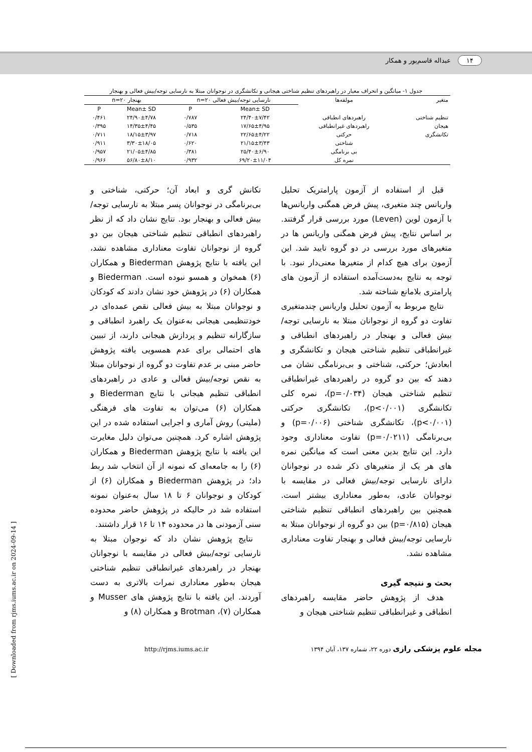۱۴ عبداله قاسم‌پور و همکار
جدول ۱- میانگین و انحراف معیار در راهبردهای تنظیم شناختی هیجانی و تکانشگری در نوجوانان مبتلا به نارسایی توجه/بیش فعالی و بهنجار
| متغیر | مولفه‌ها | نارسایی توجه/بیش فعالی n=۲۰ | | بهنجار n=۲۰ | |
| --- | --- | --- | --- | --- | --- |
| | | Mean± SD | P | Mean± SD | P |
| تنظیم شناختی | راهبردهای انطباقی | ۲۴/۴۰±۷/۴۲ | ۰/۷۸۷ | ۲۴/۹۰±۴/۷۸ | ۰/۴۶۱ |
| هیجان | راهبردهای غیرانطباقی | ۱۷/۶۵±۴/۹۵ | ۰/۵۳۵ | ۱۴/۳۵±۴/۴۵ | ۰/۳۹۵ |
| تکانشگری | حرکتی | ۲۲/۶۵±۴/۲۲ | ۰/۷۱۸ | ۱۸/۱۵±۳/۹۷ | ۰/۷۱۱ |
| | شناختی | ۲۱/۱۵±۳/۴۳ | ۰/۶۲۰ | ۳/۳۰±۱۸/۰۵ | ۰/۹۱۱ |
| | بی برنامگی | ۲۵/۴۰±۶/۹۰ | ۰/۳۸۱ | ۲۱/۰۵±۴/۸۵ | ۰/۹۵۷ |
| | نمره کل | ۶۹/۲۰±۱۱/۰۴ | ۰/۹۳۲ | ۵۶/۸۰±۸/۱۰ | ۰/۹۶۶ |
قبل از استفاده از آزمون پارامتریک تحلیل واریانس چند متغیری، پیش فرض همگنی واریانس‌ها با آزمون لوین (Leven) مورد بررسی قرار گرفتند. بر اساس نتایج، پیش فرض همگنی واریانس ها در متغیرهای مورد بررسی در دو گروه تایید شد. این آزمون برای هیچ کدام از متغیرها معنی‌دار نبود. با توجه به نتایج به‌دست‌آمده استفاده از آزمون های پارامتری بلامانع شناخته شد.
نتایج مربوط به آزمون تحلیل واریانس چندمتغیری تفاوت دو گروه از نوجوانان مبتلا به نارسایی توجه/بیش فعالی و بهنجار در راهبردهای انطباقی و غیرانطباقی تنظیم شناختی هیجان و تکانشگری و ابعادش؛ حرکتی، شناختی و بی‌برنامگی نشان می دهند که بین دو گروه در راهبردهای غیرانطباقی تنظیم شناختی هیجان (p=۰/۰۳۴)، نمره کلی تکانشگری (p<۰/۰۰۱)، تکانشگری حرکتی (p<۰/۰۰۱)، تکانشگری شناختی (p=۰/۰۰۶) و بی‌برنامگی (p=۰/۰۲۱۱) تفاوت معناداری وجود دارد. این نتایج بدین معنی است که میانگین نمره های هر یک از متغیرهای ذکر شده در نوجوانان دارای نارسایی توجه/بیش فعالی در مقایسه با نوجوانان عادی، به‌طور معناداری بیشتر است. همچنین بین راهبردهای انطباقی تنظیم شناختی هیجان (p=۰/۸۱۵) بین دو گروه از نوجوانان مبتلا به نارسایی توجه/بیش فعالی و بهنجار تفاوت معناداری مشاهده نشد.
بحث و نتیجه گیری
هدف از پژوهش حاضر مقایسه راهبردهای انطباقی و غیرانطباقی تنظیم شناختی هیجان و
تکانش گری و ابعاد آن؛ حرکتی، شناختی و بی‌برنامگی در نوجوانان پسر مبتلا به نارسایی توجه/بیش فعالی و بهنجار بود. نتایج نشان داد که از نظر راهبردهای انطباقی تنظیم شناختی هیجان بین دو گروه از نوجوانان تفاوت معناداری مشاهده نشد، این یافته با نتایج پژوهش Biederman و همکاران (۶) همخوان و همسو نبوده است. Biederman و همکاران (۶) در پژوهش خود نشان دادند که کودکان و نوجوانان مبتلا به بیش فعالی نقص عمده‌ای در خودتنظیمی هیجانی به‌عنوان یک راهبرد انطباقی و سازگارانه تنظیم و پردازش هیجانی دارند، از تبیین های احتمالی برای عدم همسویی یافته پژوهش حاضر مبنی بر عدم تفاوت دو گروه از نوجوانان مبتلا به نقص توجه/بیش فعالی و عادی در راهبردهای انطباقی تنظیم هیجانی با نتایج Biederman و همکاران (۶) می‌توان به تفاوت های فرهنگی (ملیتی) روش آماری و اجرایی استفاده شده در این پژوهش اشاره کرد. همچنین می‌توان دلیل مغایرت این یافته با نتایج پژوهش Biederman و همکاران (۶) را به جامعه‌ای که نمونه از آن انتخاب شد ربط داد؛ در پژوهش Biederman و همکاران (۶) از کودکان و نوجوانان ۶ تا ۱۸ سال به‌عنوان نمونه استفاده شد در حالیکه در پژوهش حاضر محدوده سنی آزمودنی ها در محدوده ۱۴ تا ۱۶ قرار داشتند.
نتایج پژوهش نشان داد که نوجوان مبتلا به نارسایی توجه/بیش فعالی در مقایسه با نوجوانان بهنجار در راهبردهای غیرانطباقی تنظیم شناختی هیجان به‌طور معناداری نمرات بالاتری به دست آوردند. این یافته با نتایج پژوهش های Musser و همکاران (۷)، Brotman و همکاران (۸) و
مجله علوم پزشکی رازی دوره ۲۲، شماره ۱۳۷، آبان ۱۳۹۴ http://rjms.iums.ac.ir
[ Downloaded from rjms.iums.ac.ir on 2024-09-14 ]